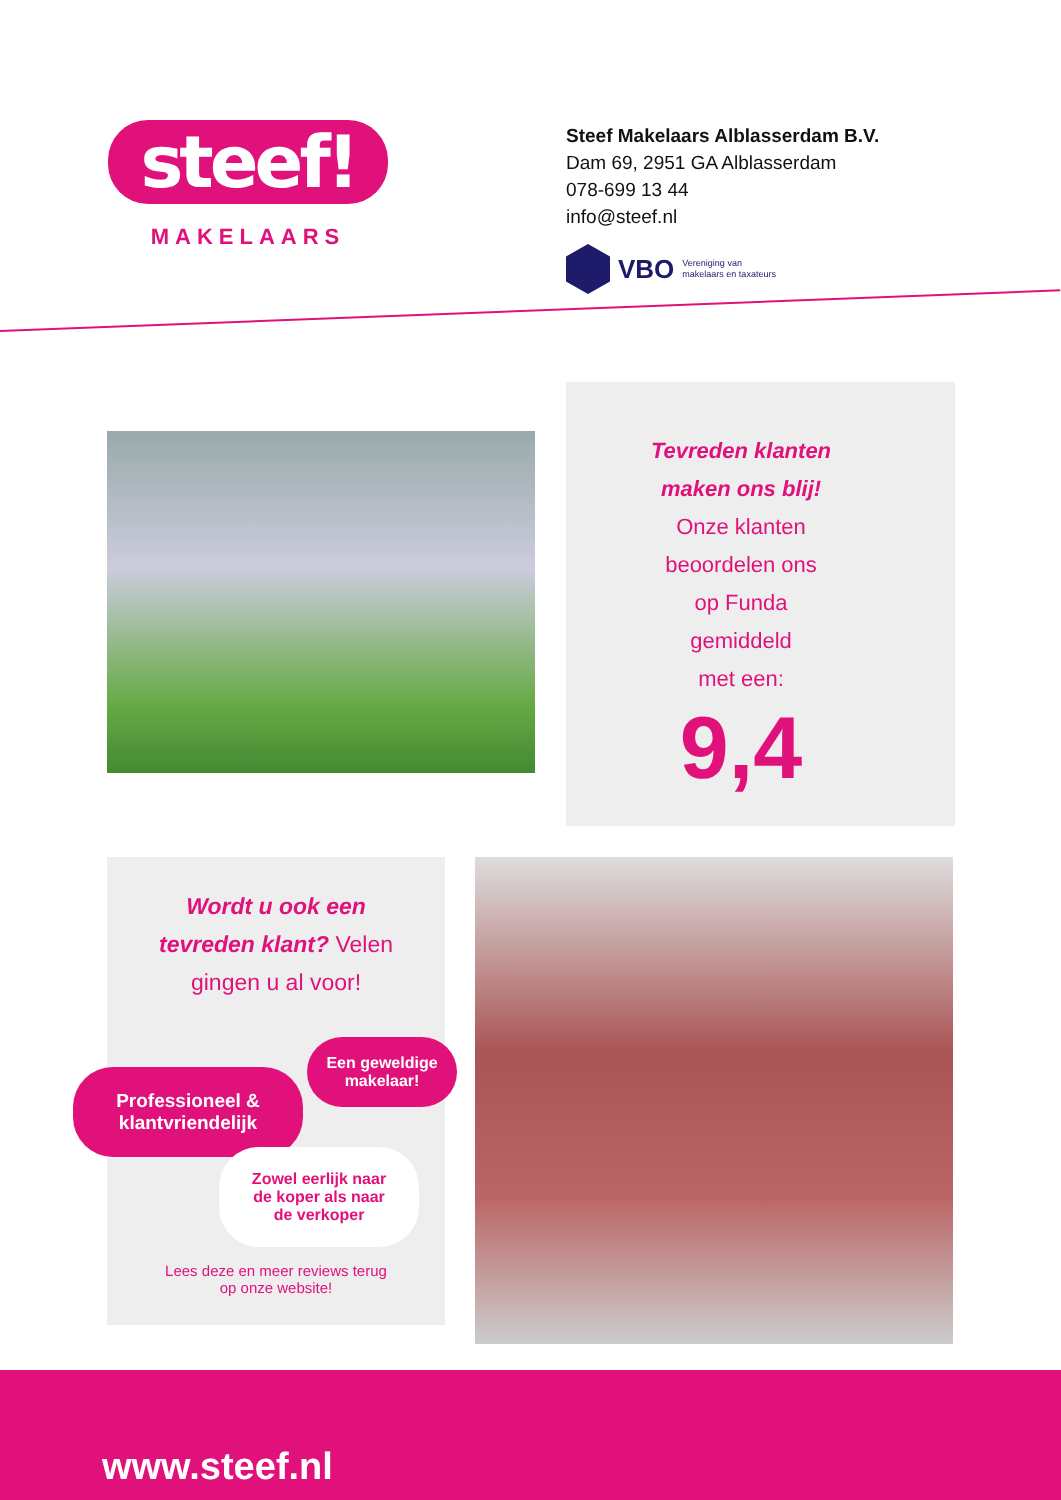steef!
MAKELAARS
Steef Makelaars Alblasserdam B.V.
Dam 69, 2951 GA Alblasserdam
078-699 13 44
info@steef.nl
VBO Vereniging van
makelaars en taxateurs
Tevreden klanten
maken ons blij!
Onze klanten
beoordelen ons
op Funda
gemiddeld
met een:
9,4
Wordt u ook een
tevreden klant? Velen
gingen u al voor!
Professioneel &
klantvriendelijk
Een geweldige
makelaar!
Zowel eerlijk naar
de koper als naar
de verkoper
Lees deze en meer reviews terug
op onze website!
www.steef.nl